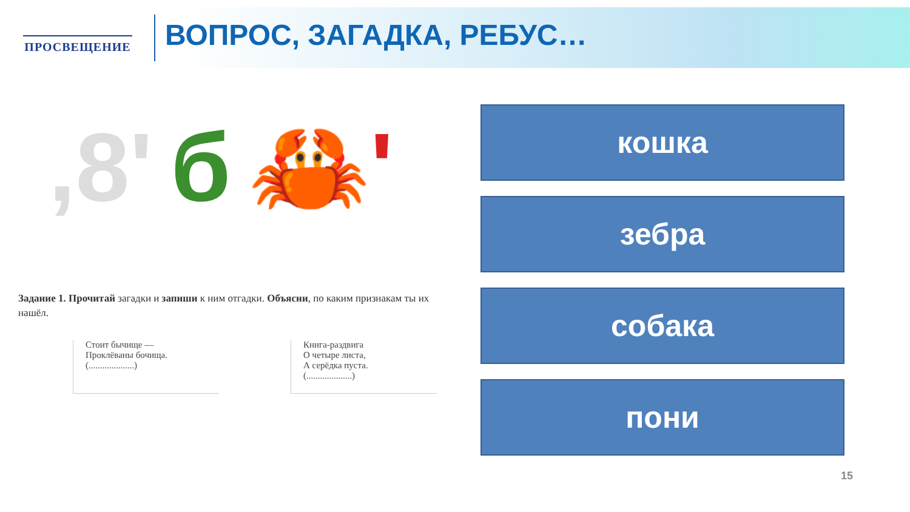ПРОСВЕЩЕНИЕ ВОПРОС, ЗАГАДКА, РЕБУС…
,8' б 🦀'
Задание 1. Прочитай загадки и запиши к ним отгадки. Объясни, по каким признакам ты их нашёл.
Стоит бычище —
Проклёваны бочища.
(....................)
Книга-раздвига
О четыре листа,
А серёдка пуста.
(....................)
кошка
зебра
собака
пони
15